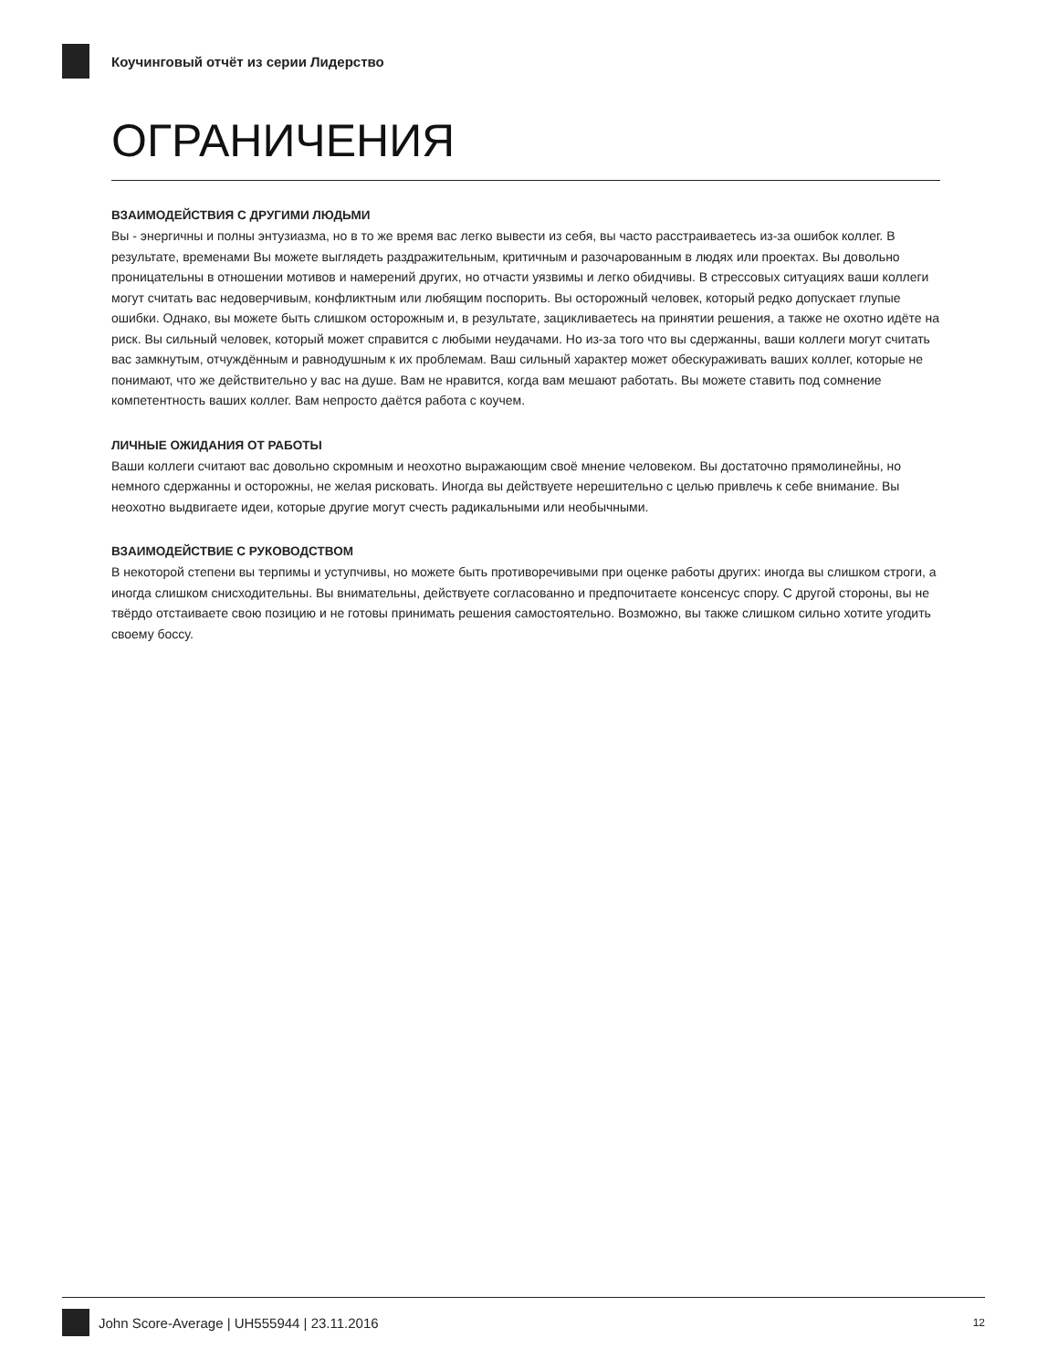Коучинговый отчёт из серии Лидерство
ОГРАНИЧЕНИЯ
ВЗАИМОДЕЙСТВИЯ С ДРУГИМИ ЛЮДЬМИ
Вы - энергичны и полны энтузиазма, но в то же время вас легко вывести из себя, вы часто расстраиваетесь из-за ошибок коллег. В результате, временами Вы можете выглядеть раздражительным, критичным и разочарованным в людях или проектах. Вы довольно проницательны в отношении мотивов и намерений других, но отчасти уязвимы и легко обидчивы. В стрессовых ситуациях ваши коллеги могут считать вас недоверчивым, конфликтным или любящим поспорить. Вы осторожный человек, который редко допускает глупые ошибки. Однако, вы можете быть слишком осторожным и, в результате, зацикливаетесь на принятии решения, а также не охотно идёте на риск. Вы сильный человек, который может справится с любыми неудачами. Но из-за того что вы сдержанны, ваши коллеги могут считать вас замкнутым, отчуждённым и равнодушным к их проблемам. Ваш сильный характер может обескураживать ваших коллег, которые не понимают, что же действительно у вас на душе. Вам не нравится, когда вам мешают работать. Вы можете ставить под сомнение компетентность ваших коллег. Вам непросто даётся работа с коучем.
ЛИЧНЫЕ ОЖИДАНИЯ ОТ РАБОТЫ
Ваши коллеги считают вас довольно скромным и неохотно выражающим своё мнение человеком. Вы достаточно прямолинейны, но немного сдержанны и осторожны, не желая рисковать. Иногда вы действуете нерешительно с целью привлечь к себе внимание. Вы неохотно выдвигаете идеи, которые другие могут счесть радикальными или необычными.
ВЗАИМОДЕЙСТВИЕ С РУКОВОДСТВОМ
В некоторой степени вы терпимы и уступчивы, но можете быть противоречивыми при оценке работы других: иногда вы слишком строги, а иногда слишком снисходительны. Вы внимательны, действуете согласованно и предпочитаете консенсус спору. С другой стороны, вы не твёрдо отстаиваете свою позицию и не готовы принимать решения самостоятельно. Возможно, вы также слишком сильно хотите угодить своему боссу.
John Score-Average | UH555944 | 23.11.2016 12